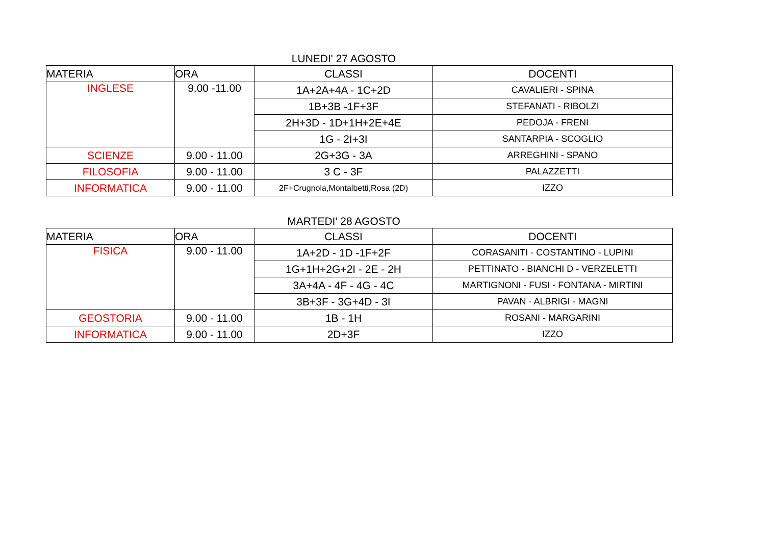LUNEDI' 27 AGOSTO
| MATERIA | ORA | CLASSI | DOCENTI |
| --- | --- | --- | --- |
| INGLESE | 9.00 -11.00 | 1A+2A+4A - 1C+2D | CAVALIERI - SPINA |
| | | 1B+3B -1F+3F | STEFANATI - RIBOLZI |
| | | 2H+3D - 1D+1H+2E+4E | PEDOJA - FRENI |
| | | 1G - 2I+3I | SANTARPIA - SCOGLIO |
| SCIENZE | 9.00 - 11.00 | 2G+3G - 3A | ARREGHINI - SPANO |
| FILOSOFIA | 9.00 - 11.00 | 3 C - 3F | PALAZZETTI |
| INFORMATICA | 9.00 - 11.00 | 2F+Crugnola,Montalbetti,Rosa (2D) | IZZO |
MARTEDI' 28 AGOSTO
| MATERIA | ORA | CLASSI | DOCENTI |
| --- | --- | --- | --- |
| FISICA | 9.00 - 11.00 | 1A+2D - 1D -1F+2F | CORASANITI - COSTANTINO - LUPINI |
| | | 1G+1H+2G+2I - 2E - 2H | PETTINATO - BIANCHI D - VERZELETTI |
| | | 3A+4A - 4F - 4G - 4C | MARTIGNONI - FUSI - FONTANA - MIRTINI |
| | | 3B+3F - 3G+4D - 3I | PAVAN - ALBRIGI - MAGNI |
| GEOSTORIA | 9.00 - 11.00 | 1B - 1H | ROSANI - MARGARINI |
| INFORMATICA | 9.00 - 11.00 | 2D+3F | IZZO |